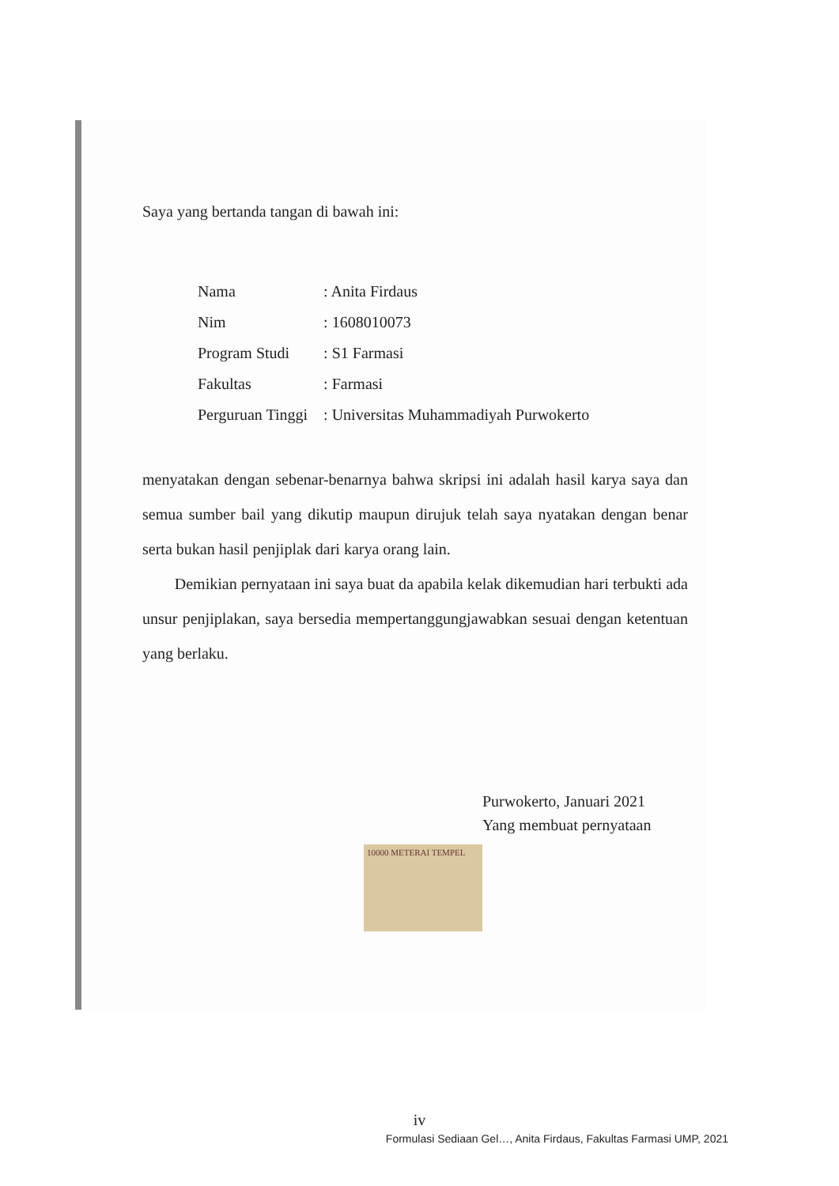Saya yang bertanda tangan di bawah ini:
| Nama | : Anita Firdaus |
| Nim | : 1608010073 |
| Program Studi | : S1 Farmasi |
| Fakultas | : Farmasi |
| Perguruan Tinggi | : Universitas Muhammadiyah Purwokerto |
menyatakan dengan sebenar-benarnya bahwa skripsi ini adalah hasil karya saya dan semua sumber bail yang dikutip maupun dirujuk telah saya nyatakan dengan benar serta bukan hasil penjiplak dari karya orang lain.
Demikian pernyataan ini saya buat da apabila kelak dikemudian hari terbukti ada unsur penjiplakan, saya bersedia mempertanggungjawabkan sesuai dengan ketentuan yang berlaku.
Purwokerto, Januari 2021
Yang membuat pernyataan
10000 METERAI TEMPEL
iv
Formulasi Sediaan Gel…, Anita Firdaus, Fakultas Farmasi UMP, 2021